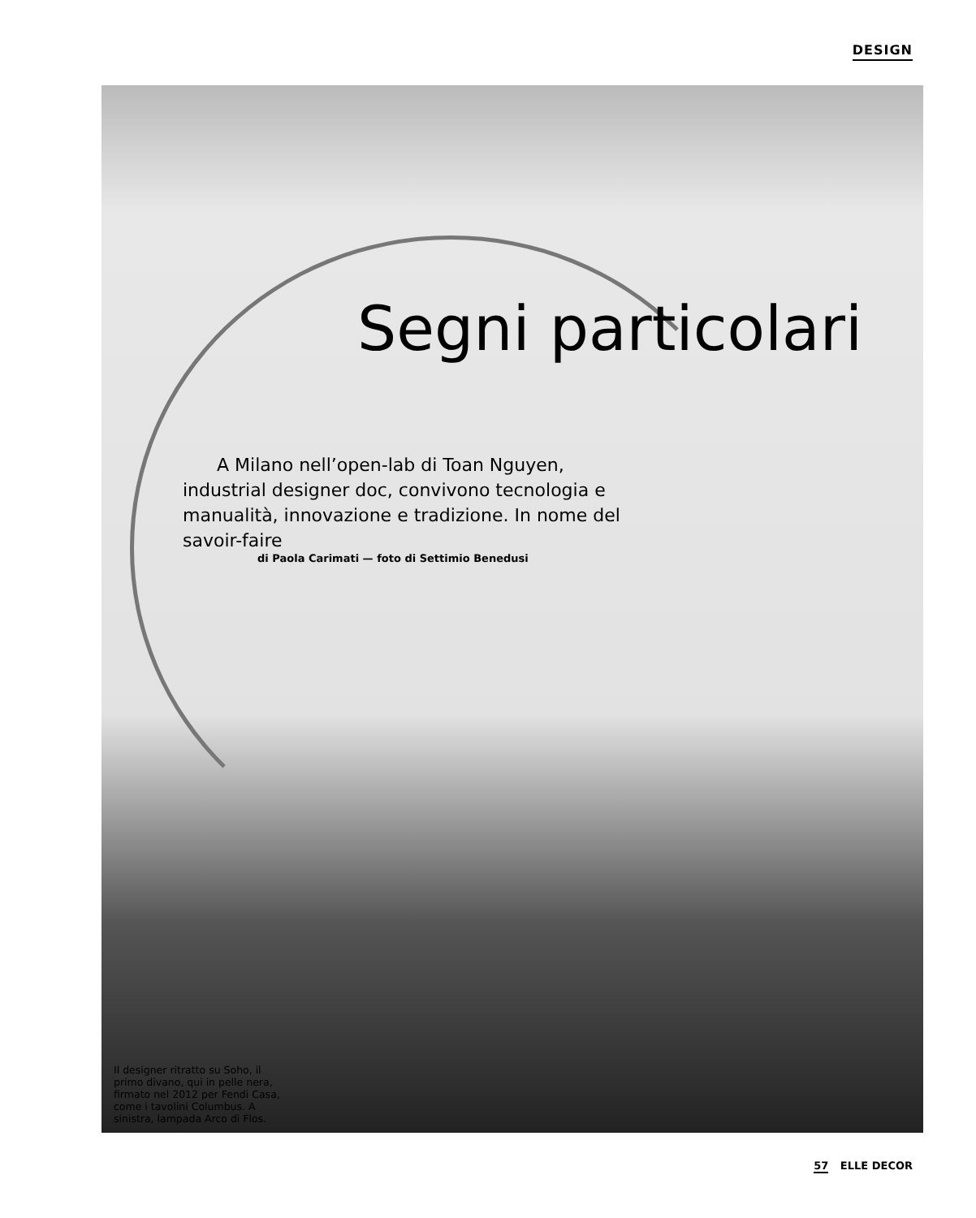DESIGN
Segni particolari
A Milano nell’open-lab di Toan Nguyen, industrial designer doc, convivono tecnologia e manualità, innovazione e tradizione. In nome del savoir-faire
di Paola Carimati — foto di Settimio Benedusi
Il designer ritratto su Soho, il primo divano, qui in pelle nera, firmato nel 2012 per Fendi Casa, come i tavolini Columbus. A sinistra, lampada Arco di Flos.
57 ELLE DECOR